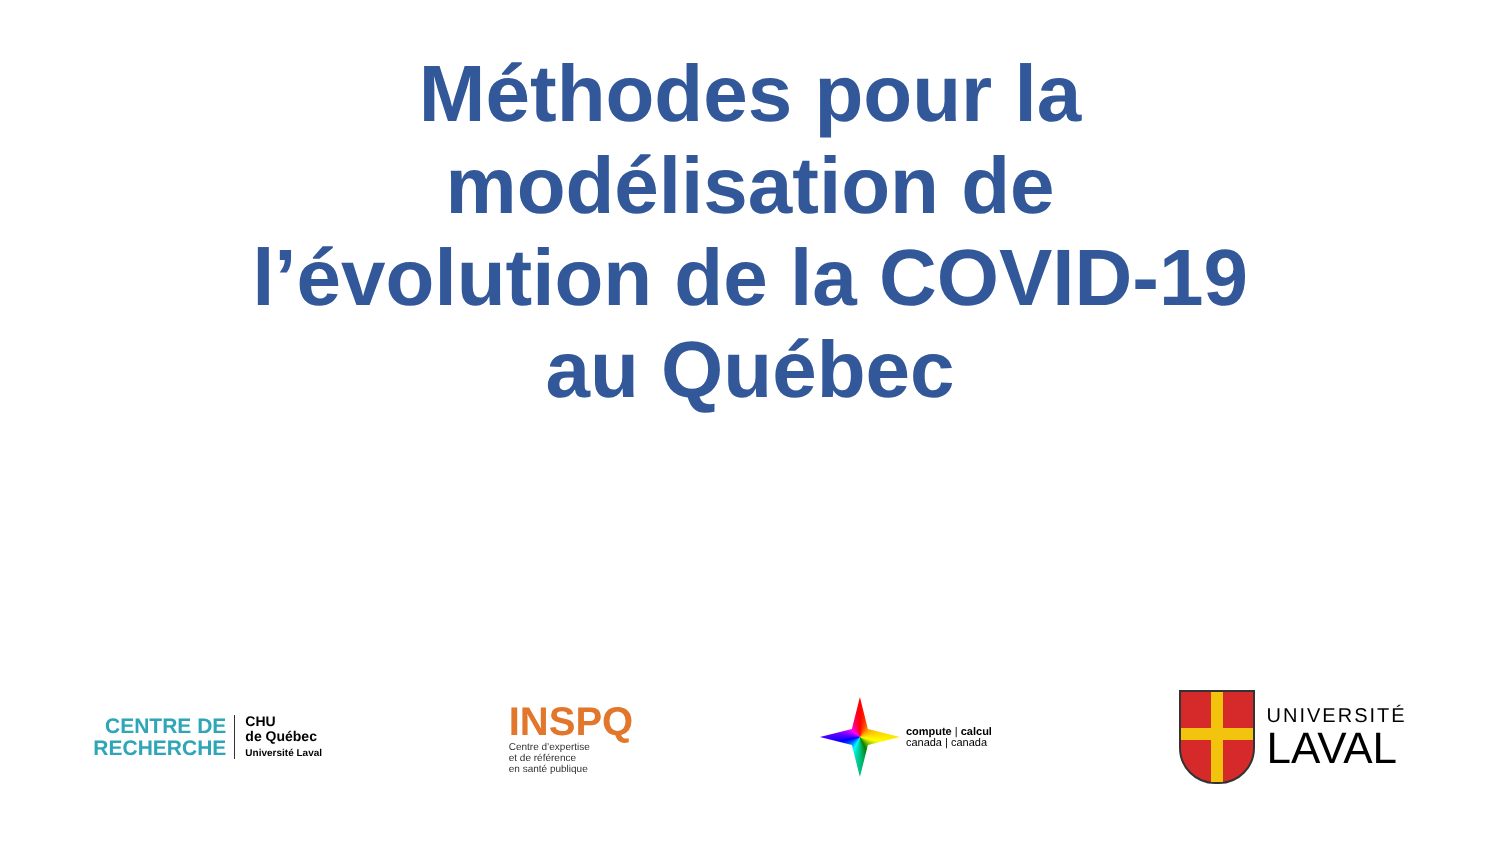Méthodes pour la
modélisation de
l’évolution de la COVID-19
au Québec
CENTRE DE
RECHERCHE
CHU
de Québec
Université Laval
INSPQ
Centre d’expertise
et de référence
en santé publique
compute | calcul
canada | canada
UNIVERSITÉ
LAVAL